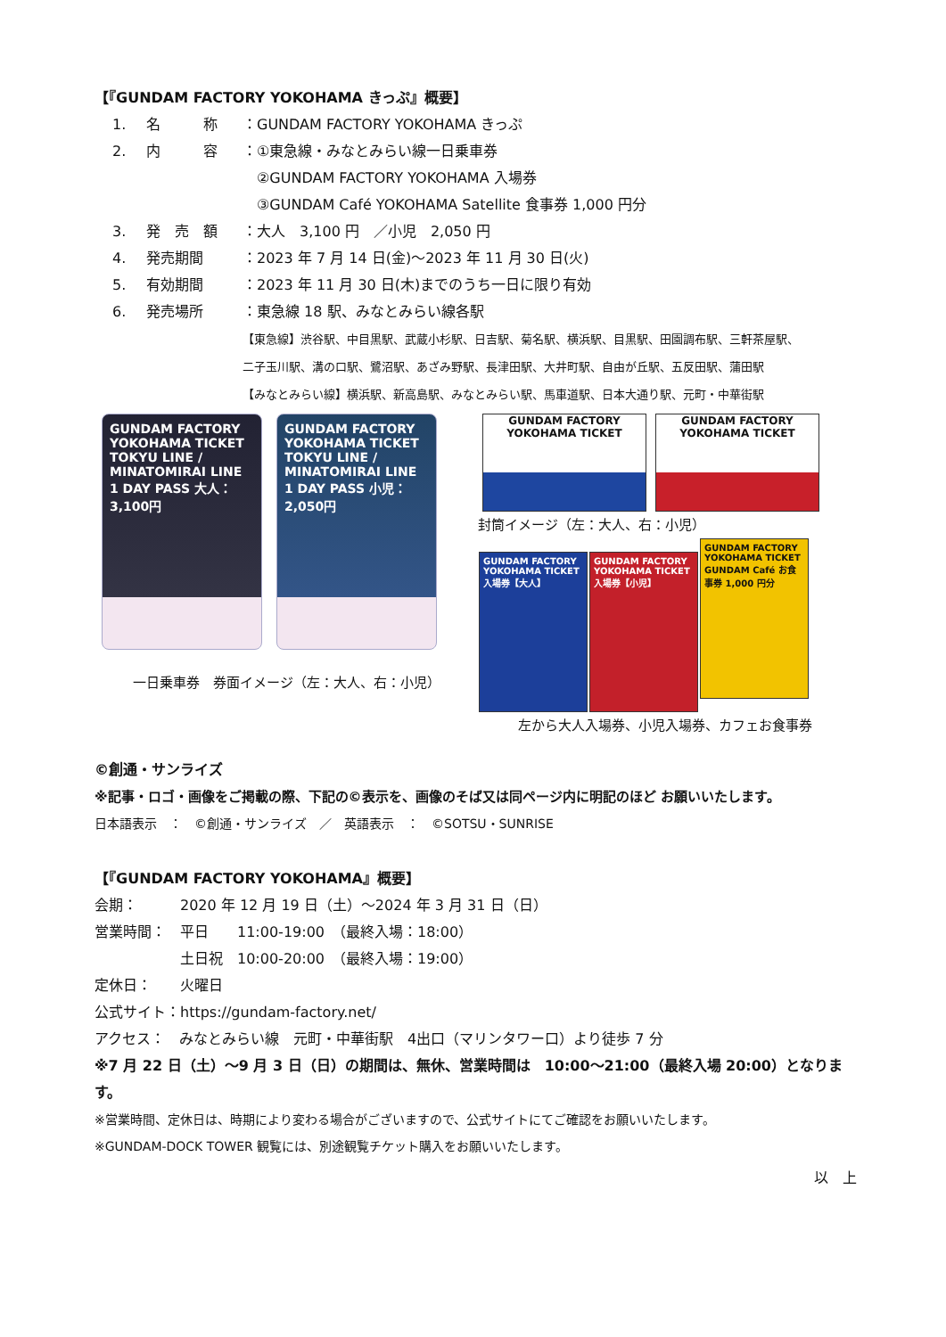【『GUNDAM FACTORY YOKOHAMA きっぷ』概要】
1. 名　　　称 ：GUNDAM FACTORY YOKOHAMA きっぷ
2. 内　　　容 ：①東急線・みなとみらい線一日乗車券
　②GUNDAM FACTORY YOKOHAMA 入場券
　③GUNDAM Café YOKOHAMA Satellite 食事券 1,000 円分
3. 発　売　額 ：大人　3,100 円　／小児　2,050 円
4. 発売期間 ：2023 年 7 月 14 日(金)～2023 年 11 月 30 日(火)
5. 有効期間 ：2023 年 11 月 30 日(木)までのうち一日に限り有効
6. 発売場所 ：東急線 18 駅、みなとみらい線各駅
【東急線】渋谷駅、中目黒駅、武蔵小杉駅、日吉駅、菊名駅、横浜駅、目黒駅、田園調布駅、三軒茶屋駅、
二子玉川駅、溝の口駅、鷺沼駅、あざみ野駅、長津田駅、大井町駅、自由が丘駅、五反田駅、蒲田駅
【みなとみらい線】横浜駅、新高島駅、みなとみらい駅、馬車道駅、日本大通り駅、元町・中華街駅
GUNDAM FACTORY YOKOHAMA TICKET TOKYU LINE / MINATOMIRAI LINE 1 DAY PASS 大人：3,100円
GUNDAM FACTORY YOKOHAMA TICKET TOKYU LINE / MINATOMIRAI LINE 1 DAY PASS 小児：2,050円
一日乗車券　券面イメージ（左：大人、右：小児）
GUNDAM FACTORY YOKOHAMA TICKET
GUNDAM FACTORY YOKOHAMA TICKET
封筒イメージ（左：大人、右：小児）
GUNDAM FACTORY YOKOHAMA TICKET 入場券【大人】
GUNDAM FACTORY YOKOHAMA TICKET 入場券【小児】
GUNDAM FACTORY YOKOHAMA TICKET GUNDAM Café お食事券 1,000 円分
左から大人入場券、小児入場券、カフェお食事券
©創通・サンライズ
※記事・ロゴ・画像をご掲載の際、下記の©表示を、画像のそば又は同ページ内に明記のほど お願いいたします。
日本語表示　：　©創通・サンライズ　／　英語表示　：　©SOTSU・SUNRISE
【『GUNDAM FACTORY YOKOHAMA』概要】
会期：　　　2020 年 12 月 19 日（土）～2024 年 3 月 31 日（日）
営業時間：　平日　　11:00-19:00　（最終入場：18:00）
　　　　　　土日祝　10:00-20:00　（最終入場：19:00）
定休日：　　火曜日
公式サイト：https://gundam-factory.net/
アクセス：　みなとみらい線　元町・中華街駅　4出口（マリンタワー口）より徒歩 7 分
※7 月 22 日（土）～9 月 3 日（日）の期間は、無休、営業時間は　10:00～21:00（最終入場 20:00）となります。
※営業時間、定休日は、時期により変わる場合がございますので、公式サイトにてご確認をお願いいたします。
※GUNDAM-DOCK TOWER 観覧には、別途観覧チケット購入をお願いいたします。
以　上